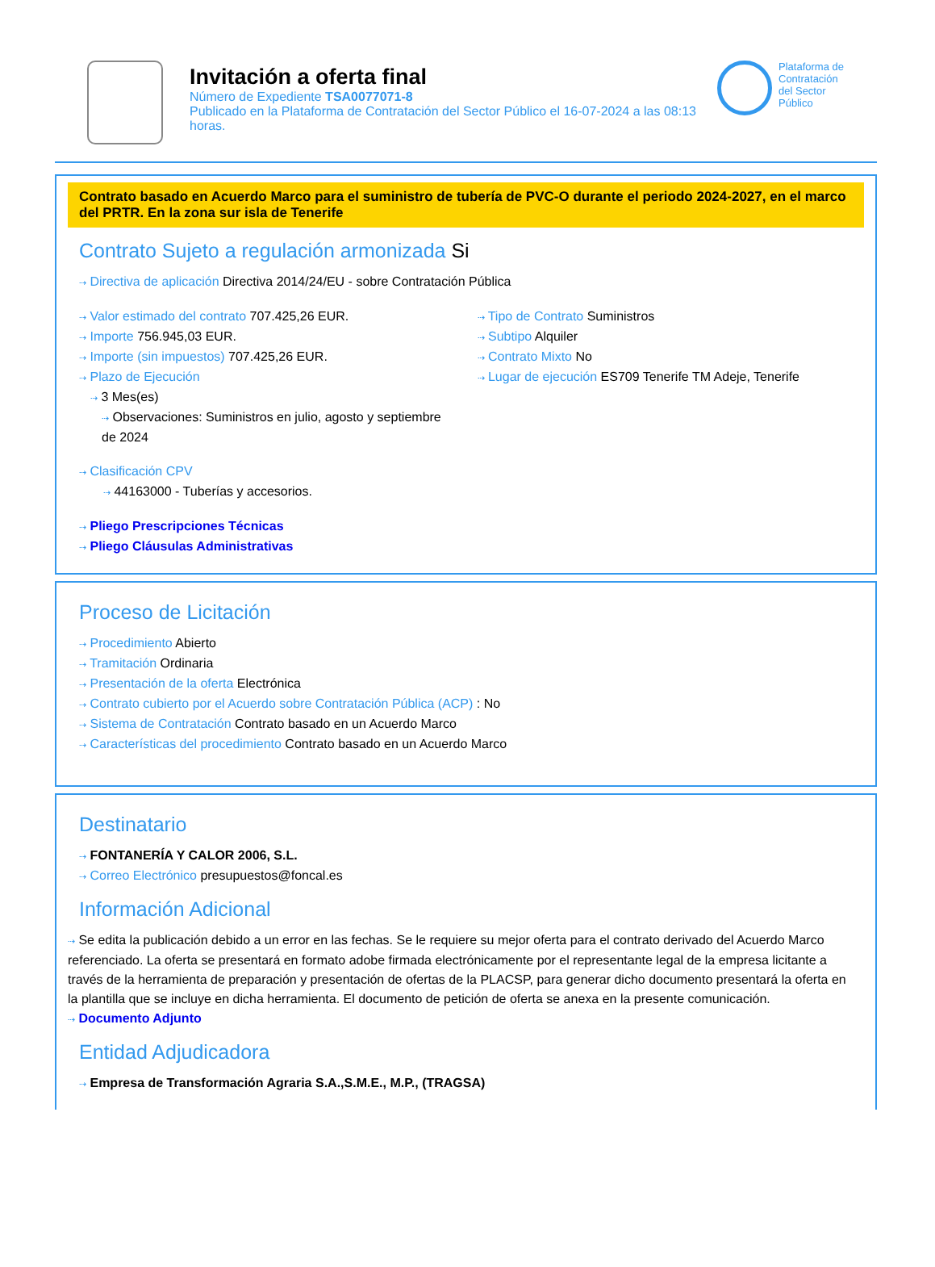Invitación a oferta final
Número de Expediente TSA0077071-8
Publicado en la Plataforma de Contratación del Sector Público el 16-07-2024 a las 08:13 horas.
Plataforma de Contratación del Sector Público
Contrato basado en Acuerdo Marco para el suministro de tubería de PVC-O durante el periodo 2024-2027, en el marco del PRTR. En la zona sur isla de Tenerife
Contrato Sujeto a regulación armonizada Si
⇢ Directiva de aplicación Directiva 2014/24/EU - sobre Contratación Pública
⇢ Valor estimado del contrato 707.425,26 EUR.
⇢ Importe 756.945,03 EUR.
⇢ Importe (sin impuestos) 707.425,26 EUR.
⇢ Plazo de Ejecución
⇢ 3 Mes(es)
⇢ Observaciones: Suministros en julio, agosto y septiembre de 2024
⇢ Tipo de Contrato Suministros
⇢ Subtipo Alquiler
⇢ Contrato Mixto No
⇢ Lugar de ejecución ES709 Tenerife TM Adeje, Tenerife
⇢ Clasificación CPV
⇢ 44163000 - Tuberías y accesorios.
⇢ Pliego Prescripciones Técnicas
⇢ Pliego Cláusulas Administrativas
Proceso de Licitación
⇢ Procedimiento Abierto
⇢ Tramitación Ordinaria
⇢ Presentación de la oferta Electrónica
⇢ Contrato cubierto por el Acuerdo sobre Contratación Pública (ACP) : No
⇢ Sistema de Contratación Contrato basado en un Acuerdo Marco
⇢ Características del procedimiento Contrato basado en un Acuerdo Marco
Destinatario
⇢ FONTANERÍA Y CALOR 2006, S.L.
⇢ Correo Electrónico presupuestos@foncal.es
Información Adicional
⇢ Se edita la publicación debido a un error en las fechas. Se le requiere su mejor oferta para el contrato derivado del Acuerdo Marco referenciado. La oferta se presentará en formato adobe firmada electrónicamente por el representante legal de la empresa licitante a través de la herramienta de preparación y presentación de ofertas de la PLACSP, para generar dicho documento presentará la oferta en la plantilla que se incluye en dicha herramienta. El documento de petición de oferta se anexa en la presente comunicación.
⇢ Documento Adjunto
Entidad Adjudicadora
⇢ Empresa de Transformación Agraria S.A.,S.M.E., M.P., (TRAGSA)